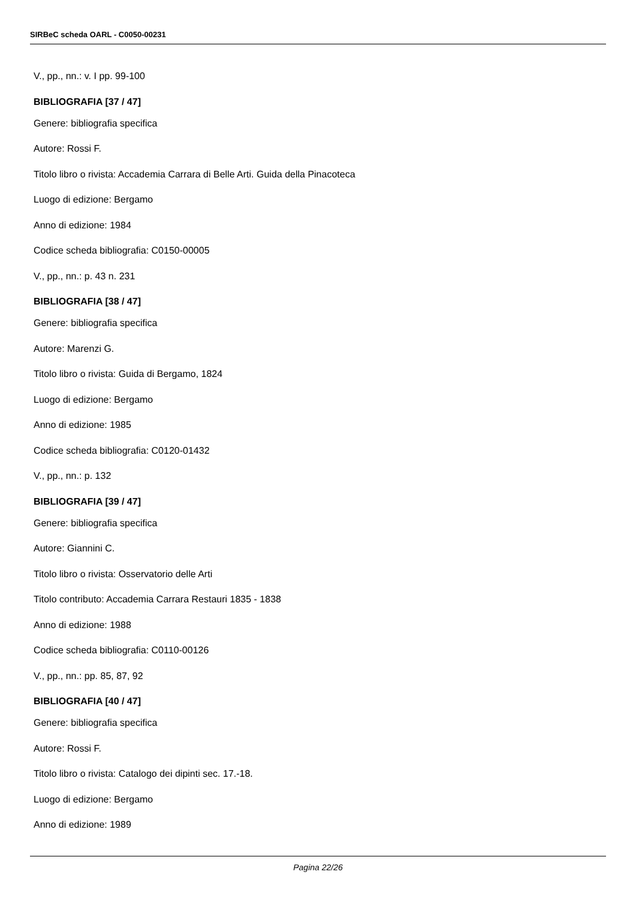SIRBeC scheda OARL - C0050-00231
V., pp., nn.: v. I pp. 99-100
BIBLIOGRAFIA [37 / 47]
Genere: bibliografia specifica
Autore: Rossi F.
Titolo libro o rivista: Accademia Carrara di Belle Arti. Guida della Pinacoteca
Luogo di edizione: Bergamo
Anno di edizione: 1984
Codice scheda bibliografia: C0150-00005
V., pp., nn.: p. 43 n. 231
BIBLIOGRAFIA [38 / 47]
Genere: bibliografia specifica
Autore: Marenzi G.
Titolo libro o rivista: Guida di Bergamo, 1824
Luogo di edizione: Bergamo
Anno di edizione: 1985
Codice scheda bibliografia: C0120-01432
V., pp., nn.: p. 132
BIBLIOGRAFIA [39 / 47]
Genere: bibliografia specifica
Autore: Giannini C.
Titolo libro o rivista: Osservatorio delle Arti
Titolo contributo: Accademia Carrara Restauri 1835 - 1838
Anno di edizione: 1988
Codice scheda bibliografia: C0110-00126
V., pp., nn.: pp. 85, 87, 92
BIBLIOGRAFIA [40 / 47]
Genere: bibliografia specifica
Autore: Rossi F.
Titolo libro o rivista: Catalogo dei dipinti sec. 17.-18.
Luogo di edizione: Bergamo
Anno di edizione: 1989
Pagina 22/26